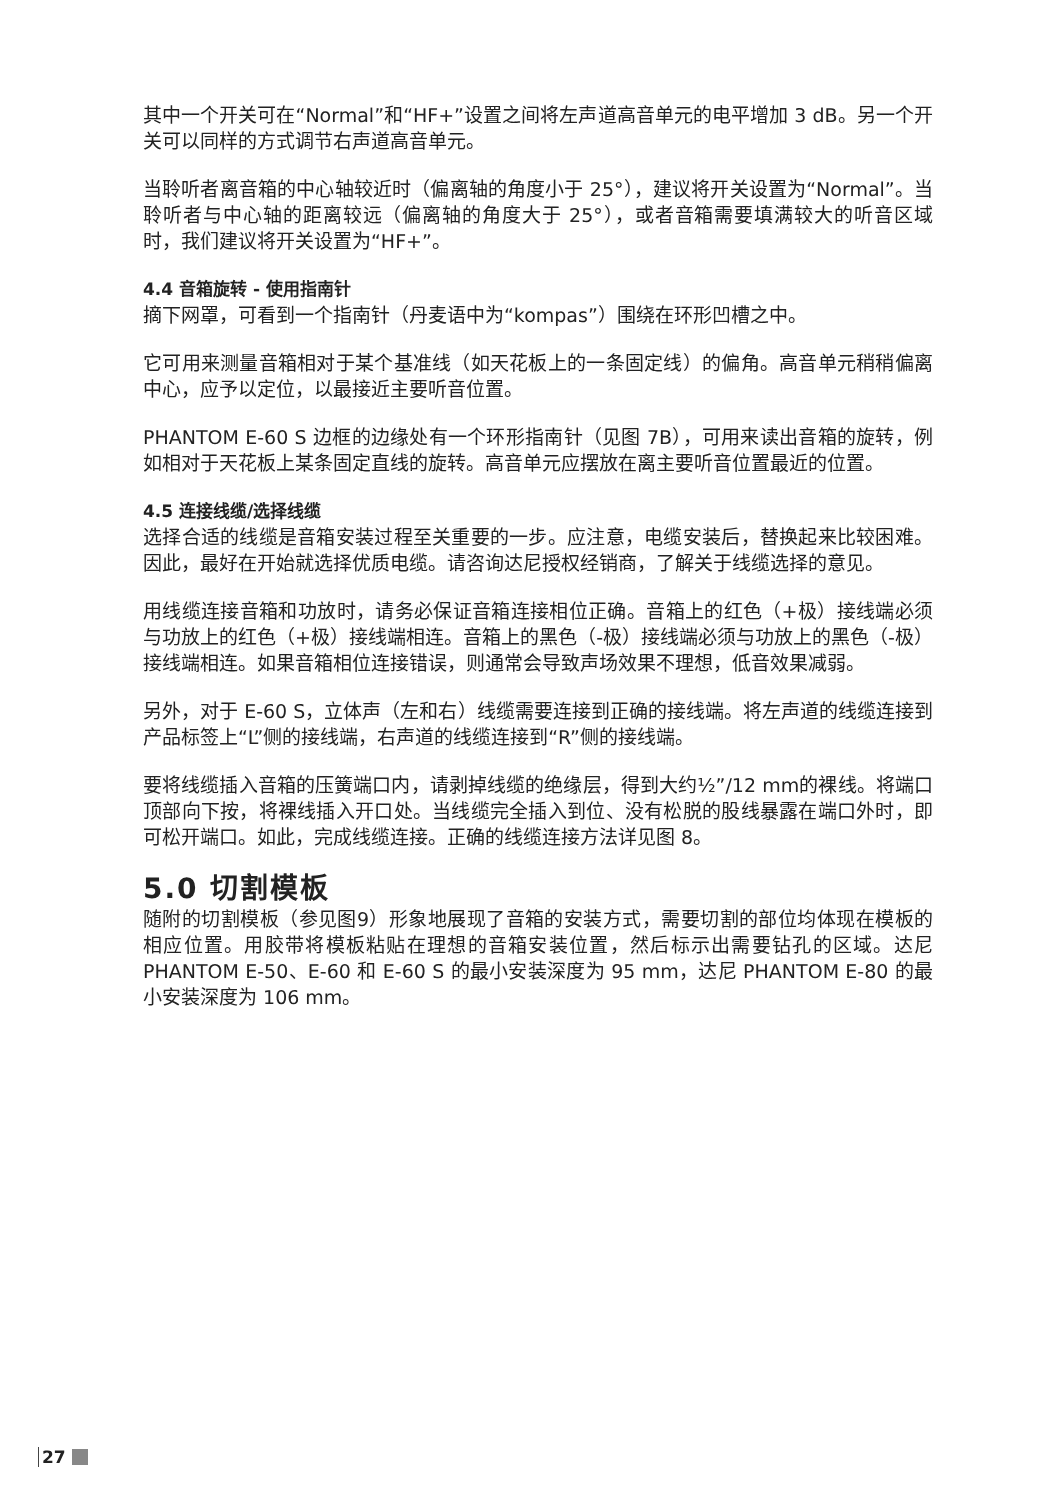其中一个开关可在“Normal”和“HF+”设置之间将左声道高音单元的电平增加 3 dB。另一个开关可以同样的方式调节右声道高音单元。
当聆听者离音箱的中心轴较近时（偏离轴的角度小于 25°），建议将开关设置为“Normal”。当聆听者与中心轴的距离较远（偏离轴的角度大于 25°），或者音箱需要填满较大的听音区域时，我们建议将开关设置为“HF+”。
4.4 音箱旋转 - 使用指南针
摘下网罩，可看到一个指南针（丹麦语中为“kompas”）围绕在环形凹槽之中。
它可用来测量音箱相对于某个基准线（如天花板上的一条固定线）的偏角。高音单元稍稍偏离中心，应予以定位，以最接近主要听音位置。
PHANTOM E-60 S 边框的边缘处有一个环形指南针（见图 7B），可用来读出音箱的旋转，例如相对于天花板上某条固定直线的旋转。高音单元应摆放在离主要听音位置最近的位置。
4.5 连接线缆/选择线缆
选择合适的线缆是音箱安装过程至关重要的一步。应注意，电缆安装后，替换起来比较困难。因此，最好在开始就选择优质电缆。请咨询达尼授权经销商，了解关于线缆选择的意见。
用线缆连接音箱和功放时，请务必保证音箱连接相位正确。音箱上的红色（+极）接线端必须与功放上的红色（+极）接线端相连。音箱上的黑色（-极）接线端必须与功放上的黑色（-极）接线端相连。如果音箱相位连接错误，则通常会导致声场效果不理想，低音效果减弱。
另外，对于 E-60 S，立体声（左和右）线缆需要连接到正确的接线端。将左声道的线缆连接到产品标签上“L”侧的接线端，右声道的线缆连接到“R”侧的接线端。
要将线缆插入音箱的压簧端口内，请剥掉线缆的绝缘层，得到大约½”/12 mm的裸线。将端口顶部向下按，将裸线插入开口处。当线缆完全插入到位、没有松脱的股线暴露在端口外时，即可松开端口。如此，完成线缆连接。正确的线缆连接方法详见图 8。
5.0 切割模板
随附的切割模板（参见图9）形象地展现了音箱的安装方式，需要切割的部位均体现在模板的相应位置。用胶带将模板粘贴在理想的音箱安装位置，然后标示出需要钻孔的区域。达尼 PHANTOM E-50、E-60 和 E-60 S 的最小安装深度为 95 mm，达尼 PHANTOM E-80 的最小安装深度为 106 mm。
27